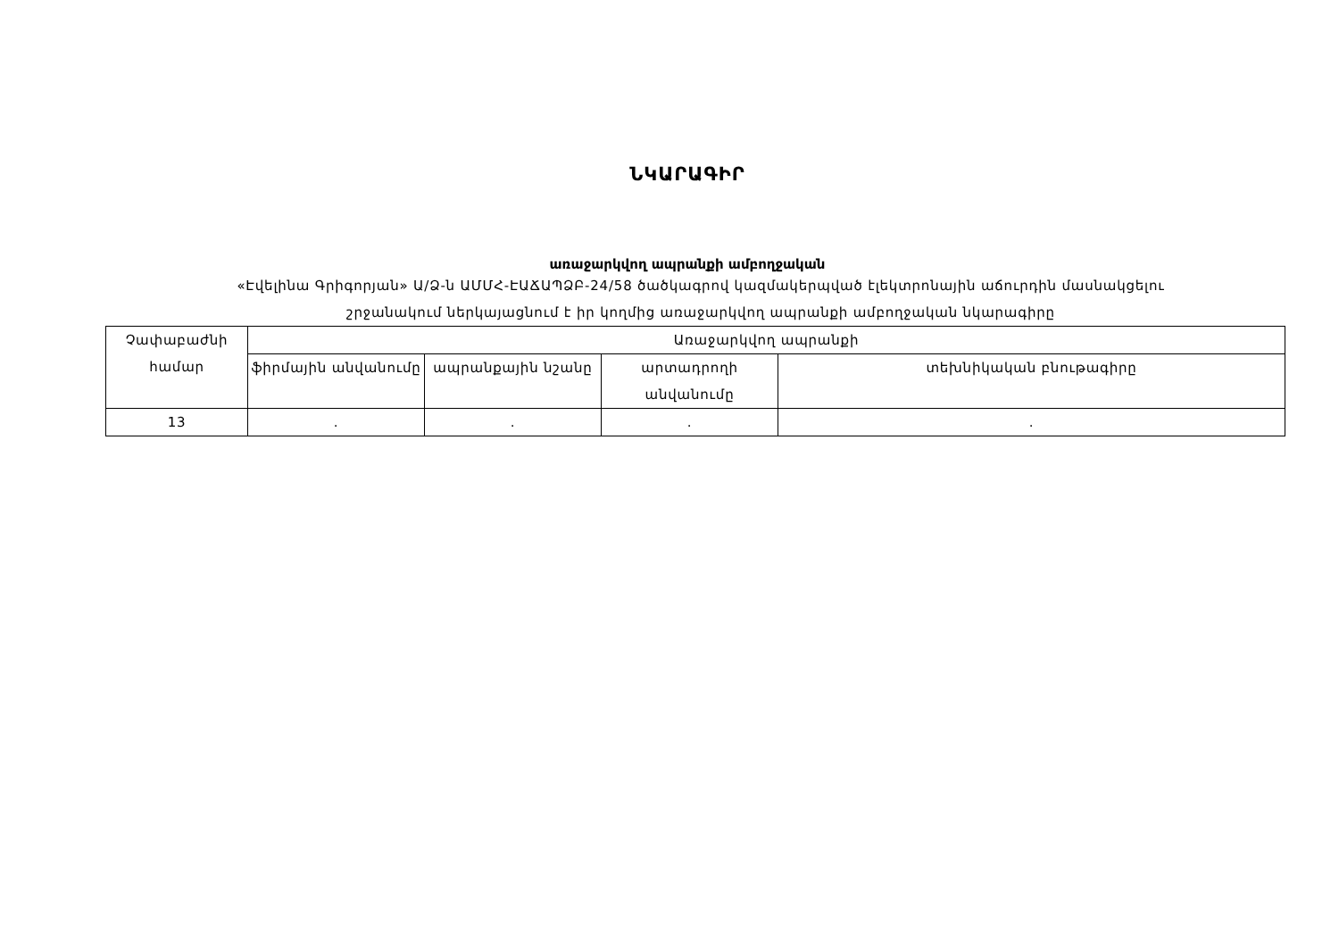ՆԿԱՐԱԳԻՐ
առաջարկվող ապրանքի ամբողջական
«Էվելինա Գրիգորյան» Ա/Ձ-ն ԱՄՄՀ-ԷԱՃԱՊՁԲ-24/58 ծածկագրով կազմակերպված էլեկտրոնային աճուրդին մասնակցելու
շրջանակում ներկայացնում է իր կողմից առաջարկվող ապրանքի ամբողջական նկարագիրը
| Չափաբաժնի համար | Առաջարկվող ապրանքի | | | |
| --- | --- | --- | --- | --- |
| | ֆիրմային անվանումը | ապրանքային նշանը | արտադրողի անվանումը | տեխնիկական բնութագիրը |
| 13 | . | . | . | . |